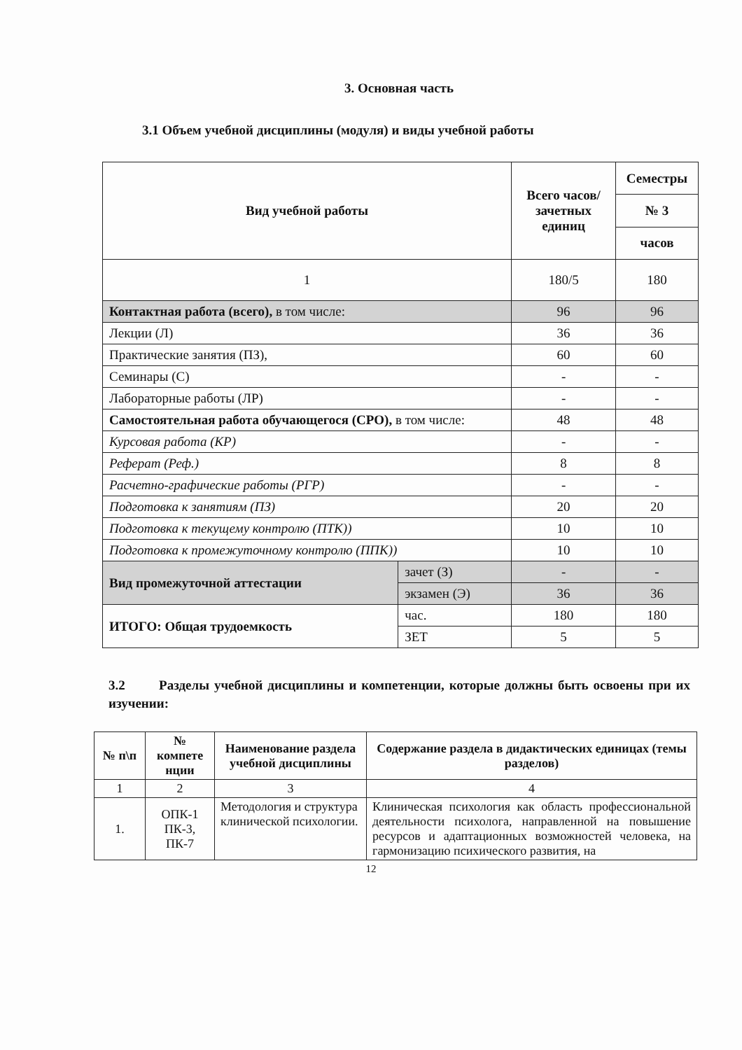3. Основная часть
3.1 Объем учебной дисциплины (модуля) и виды учебной работы
| Вид учебной работы | | Всего часов/ зачетных единиц | Семестры |
| --- | --- | --- | --- |
| | | | № 3 |
| | | | часов |
| 1 | | 180/5 | 180 |
| Контактная работа (всего), в том числе: | | 96 | 96 |
| Лекции (Л) | | 36 | 36 |
| Практические занятия (ПЗ), | | 60 | 60 |
| Семинары (С) | | - | - |
| Лабораторные работы (ЛР) | | - | - |
| Самостоятельная работа обучающегося (СРО), в том числе: | | 48 | 48 |
| Курсовая работа (КР) | | - | - |
| Реферат (Реф.) | | 8 | 8 |
| Расчетно-графические работы (РГР) | | - | - |
| Подготовка к занятиям (ПЗ) | | 20 | 20 |
| Подготовка к текущему контролю (ПТК)) | | 10 | 10 |
| Подготовка к промежуточному контролю (ППК)) | | 10 | 10 |
| Вид промежуточной аттестации | зачет (З) | - | - |
| | экзамен (Э) | 36 | 36 |
| ИТОГО: Общая трудоемкость | час. | 180 | 180 |
| | ЗЕТ | 5 | 5 |
3.2 Разделы учебной дисциплины и компетенции, которые должны быть освоены при их изучении:
| № п\п | № компете нции | Наименование раздела учебной дисциплины | Содержание раздела в дидактических единицах (темы разделов) |
| --- | --- | --- | --- |
| 1 | 2 | 3 | 4 |
| 1. | ОПК-1 ПК-3, ПК-7 | Методология и структура клинической психологии. | Клиническая психология как область профессиональной деятельности психолога, направленной на повышение ресурсов и адаптационных возможностей человека, на гармонизацию психического развития, на |
12